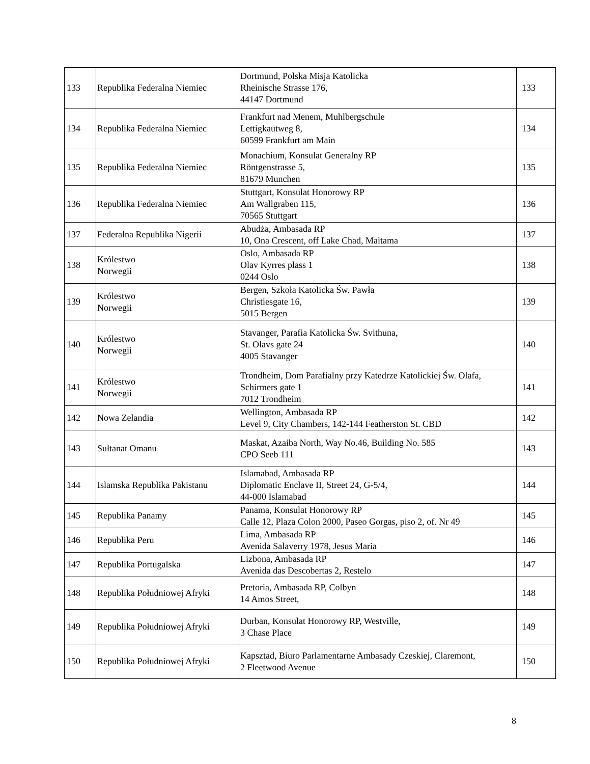| 133 | Republika Federalna Niemiec | Dortmund, Polska Misja Katolicka Rheinische Strasse 176, 44147 Dortmund | 133 |
| 134 | Republika Federalna Niemiec | Frankfurt nad Menem, Muhlbergschule Lettigkautweg 8, 60599 Frankfurt am Main | 134 |
| 135 | Republika Federalna Niemiec | Monachium, Konsulat Generalny RP Röntgenstrasse 5, 81679 Munchen | 135 |
| 136 | Republika Federalna Niemiec | Stuttgart, Konsulat Honorowy RP Am Wallgraben 115, 70565 Stuttgart | 136 |
| 137 | Federalna Republika Nigerii | Abudża, Ambasada RP 10, Ona Crescent, off Lake Chad, Maitama | 137 |
| 138 | Królestwo Norwegii | Oslo, Ambasada RP Olav Kyrres plass 1 0244 Oslo | 138 |
| 139 | Królestwo Norwegii | Bergen, Szkoła Katolicka Św. Pawła Christiesgate 16, 5015 Bergen | 139 |
| 140 | Królestwo Norwegii | Stavanger, Parafia Katolicka Św. Svithuna, St. Olavs gate 24 4005 Stavanger | 140 |
| 141 | Królestwo Norwegii | Trondheim, Dom Parafialny przy Katedrze Katolickiej Św. Olafa, Schirmers gate 1 7012 Trondheim | 141 |
| 142 | Nowa Zelandia | Wellington, Ambasada RP Level 9, City Chambers, 142-144 Featherston St. CBD | 142 |
| 143 | Sułtanat Omanu | Maskat, Azaiba North, Way No.46, Building No. 585 CPO Seeb 111 | 143 |
| 144 | Islamska Republika Pakistanu | Islamabad, Ambasada RP Diplomatic Enclave II, Street 24, G-5/4, 44-000 Islamabad | 144 |
| 145 | Republika Panamy | Panama, Konsulat Honorowy RP Calle 12, Plaza Colon 2000, Paseo Gorgas, piso 2, of. Nr 49 | 145 |
| 146 | Republika Peru | Lima, Ambasada RP Avenida Salaverry 1978, Jesus Maria | 146 |
| 147 | Republika Portugalska | Lizbona, Ambasada RP Avenida das Descobertas 2, Restelo | 147 |
| 148 | Republika Południowej Afryki | Pretoria, Ambasada RP, Colbyn 14 Amos Street, | 148 |
| 149 | Republika Południowej Afryki | Durban, Konsulat Honorowy RP, Westville, 3 Chase Place | 149 |
| 150 | Republika Południowej Afryki | Kapsztad, Biuro Parlamentarne Ambasady Czeskiej, Claremont, 2 Fleetwood Avenue | 150 |
8